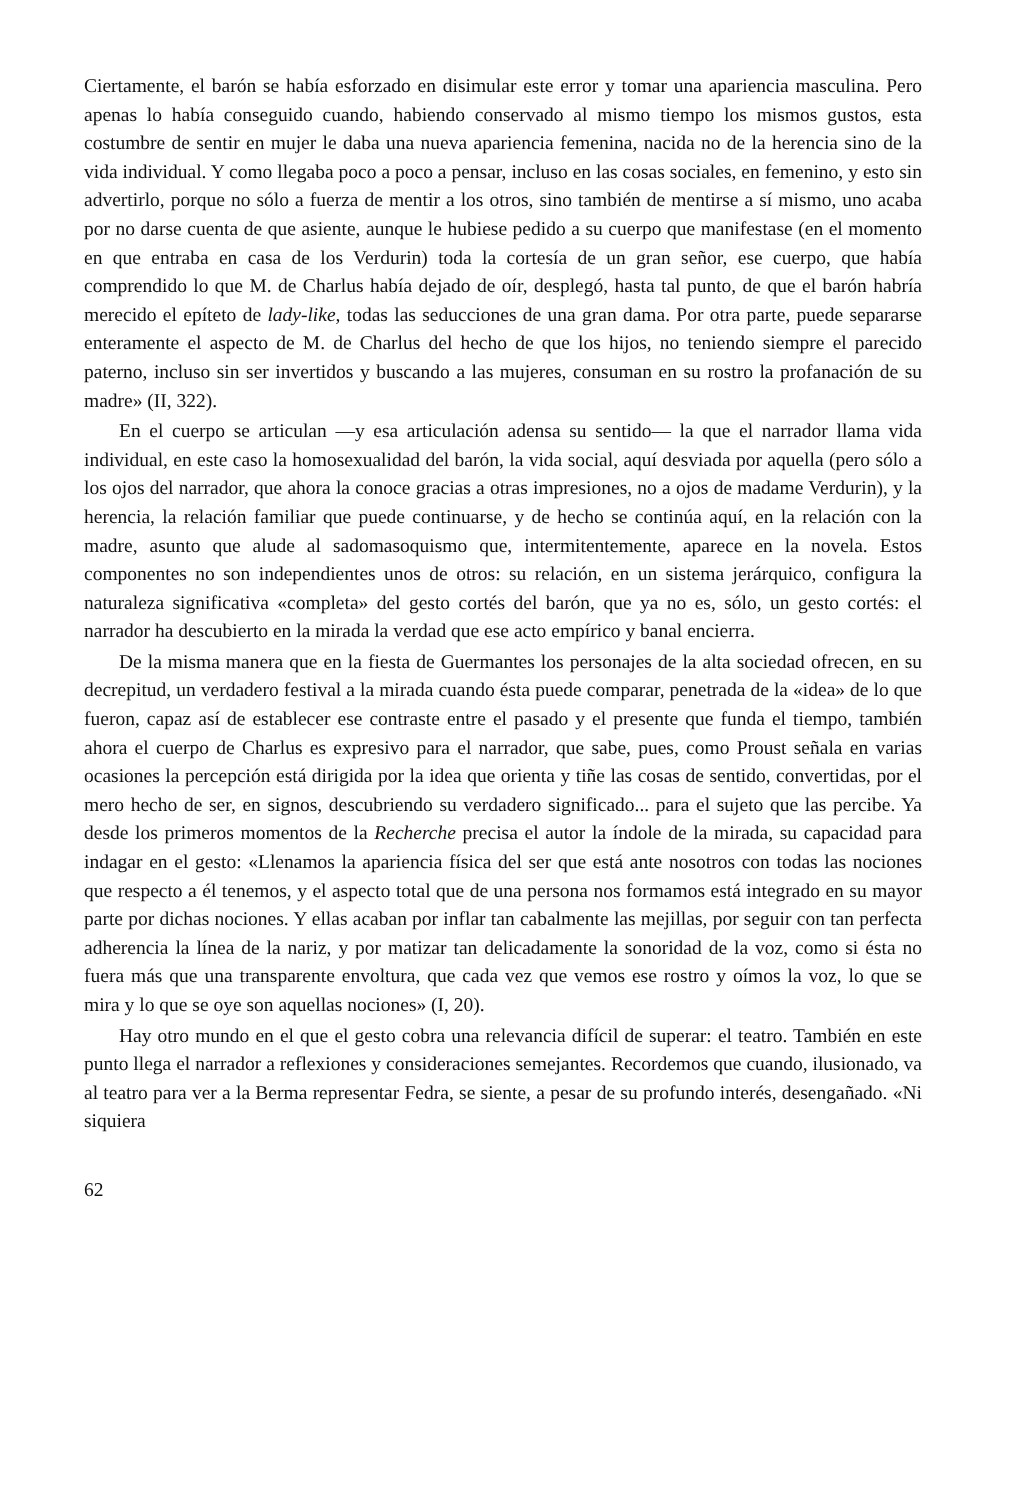Ciertamente, el barón se había esforzado en disimular este error y tomar una apariencia masculina. Pero apenas lo había conseguido cuando, habiendo conservado al mismo tiempo los mismos gustos, esta costumbre de sentir en mujer le daba una nueva apariencia femenina, nacida no de la herencia sino de la vida individual. Y como llegaba poco a poco a pensar, incluso en las cosas sociales, en femenino, y esto sin advertirlo, porque no sólo a fuerza de mentir a los otros, sino también de mentirse a sí mismo, uno acaba por no darse cuenta de que asiente, aunque le hubiese pedido a su cuerpo que manifestase (en el momento en que entraba en casa de los Verdurin) toda la cortesía de un gran señor, ese cuerpo, que había comprendido lo que M. de Charlus había dejado de oír, desplegó, hasta tal punto, de que el barón habría merecido el epíteto de lady-like, todas las seducciones de una gran dama. Por otra parte, puede separarse enteramente el aspecto de M. de Charlus del hecho de que los hijos, no teniendo siempre el parecido paterno, incluso sin ser invertidos y buscando a las mujeres, consuman en su rostro la profanación de su madre» (II, 322).
En el cuerpo se articulan —y esa articulación adensa su sentido— la que el narrador llama vida individual, en este caso la homosexualidad del barón, la vida social, aquí desviada por aquella (pero sólo a los ojos del narrador, que ahora la conoce gracias a otras impresiones, no a ojos de madame Verdurin), y la herencia, la relación familiar que puede continuarse, y de hecho se continúa aquí, en la relación con la madre, asunto que alude al sadomasoquismo que, intermitentemente, aparece en la novela. Estos componentes no son independientes unos de otros: su relación, en un sistema jerárquico, configura la naturaleza significativa «completa» del gesto cortés del barón, que ya no es, sólo, un gesto cortés: el narrador ha descubierto en la mirada la verdad que ese acto empírico y banal encierra.
De la misma manera que en la fiesta de Guermantes los personajes de la alta sociedad ofrecen, en su decrepitud, un verdadero festival a la mirada cuando ésta puede comparar, penetrada de la «idea» de lo que fueron, capaz así de establecer ese contraste entre el pasado y el presente que funda el tiempo, también ahora el cuerpo de Charlus es expresivo para el narrador, que sabe, pues, como Proust señala en varias ocasiones la percepción está dirigida por la idea que orienta y tiñe las cosas de sentido, convertidas, por el mero hecho de ser, en signos, descubriendo su verdadero significado... para el sujeto que las percibe. Ya desde los primeros momentos de la Recherche precisa el autor la índole de la mirada, su capacidad para indagar en el gesto: «Llenamos la apariencia física del ser que está ante nosotros con todas las nociones que respecto a él tenemos, y el aspecto total que de una persona nos formamos está integrado en su mayor parte por dichas nociones. Y ellas acaban por inflar tan cabalmente las mejillas, por seguir con tan perfecta adherencia la línea de la nariz, y por matizar tan delicadamente la sonoridad de la voz, como si ésta no fuera más que una transparente envoltura, que cada vez que vemos ese rostro y oímos la voz, lo que se mira y lo que se oye son aquellas nociones» (I, 20).
Hay otro mundo en el que el gesto cobra una relevancia difícil de superar: el teatro. También en este punto llega el narrador a reflexiones y consideraciones semejantes. Recordemos que cuando, ilusionado, va al teatro para ver a la Berma representar Fedra, se siente, a pesar de su profundo interés, desengañado. «Ni siquiera
62